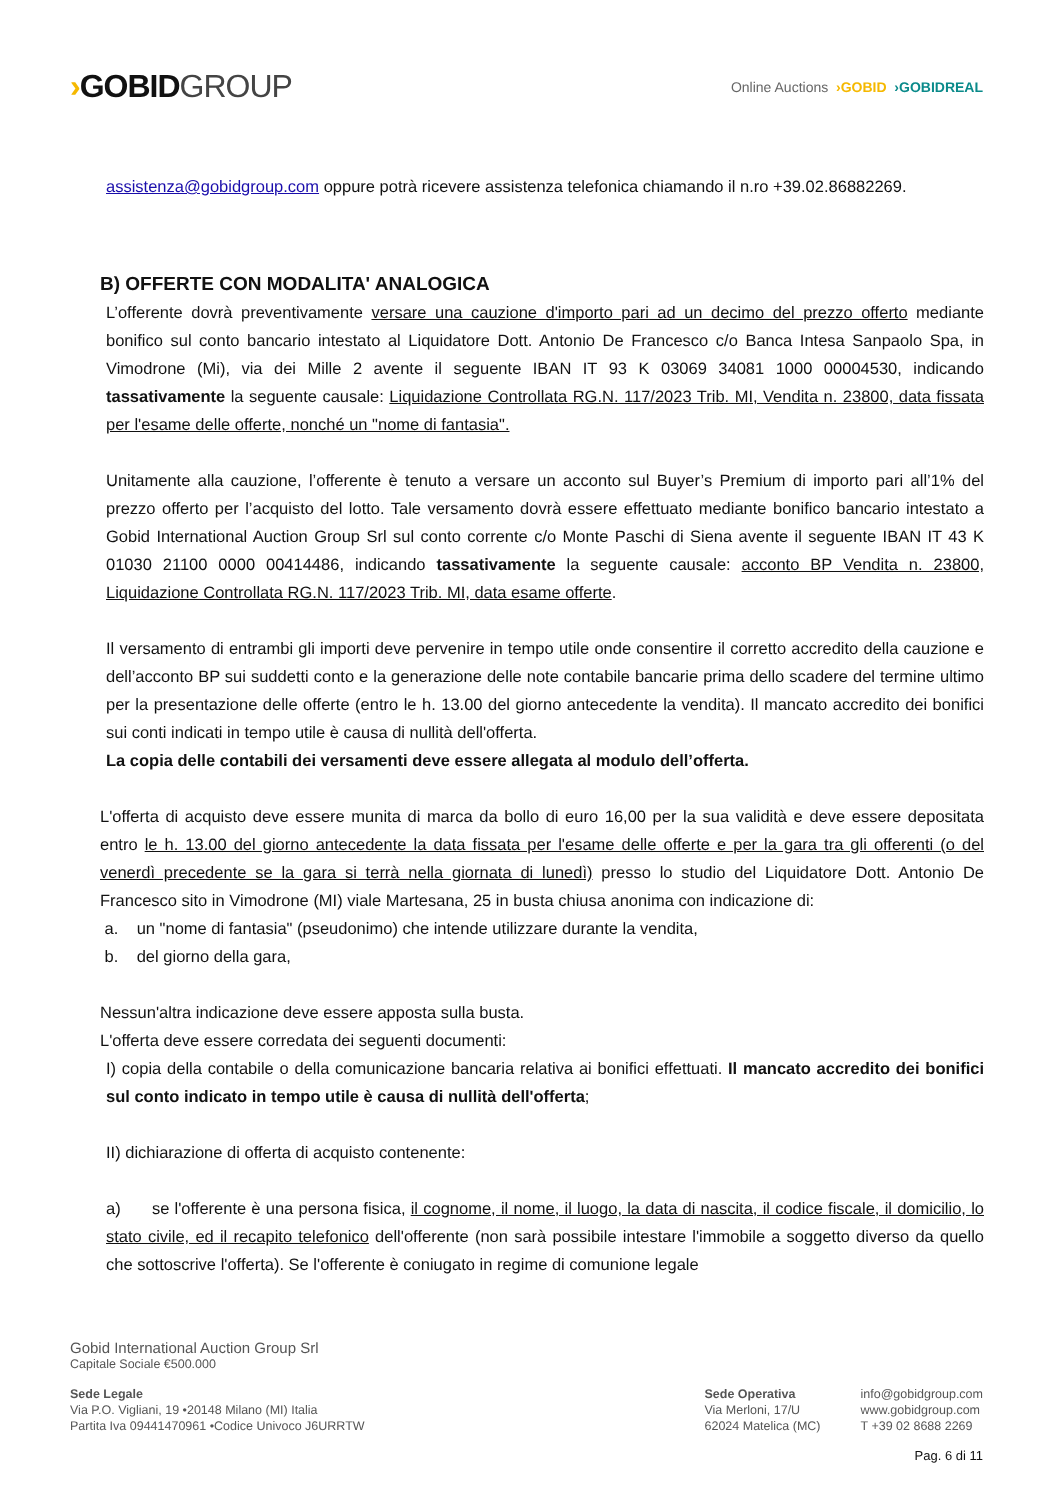›GOBIDGROUP
Online Auctions ›GOBID ›GOBIDREAL
assistenza@gobidgroup.com oppure potrà ricevere assistenza telefonica chiamando il n.ro +39.02.86882269.
B) OFFERTE CON MODALITA' ANALOGICA
L’offerente dovrà preventivamente versare una cauzione d'importo pari ad un decimo del prezzo offerto mediante bonifico sul conto bancario intestato al Liquidatore Dott. Antonio De Francesco c/o Banca Intesa Sanpaolo Spa, in Vimodrone (Mi), via dei Mille 2 avente il seguente IBAN IT 93 K 03069 34081 1000 00004530, indicando tassativamente la seguente causale: Liquidazione Controllata RG.N. 117/2023 Trib. MI, Vendita n. 23800, data fissata per l'esame delle offerte, nonché un "nome di fantasia".
Unitamente alla cauzione, l’offerente è tenuto a versare un acconto sul Buyer’s Premium di importo pari all’1% del prezzo offerto per l’acquisto del lotto. Tale versamento dovrà essere effettuato mediante bonifico bancario intestato a Gobid International Auction Group Srl sul conto corrente c/o Monte Paschi di Siena avente il seguente IBAN IT 43 K 01030 21100 0000 00414486, indicando tassativamente la seguente causale: acconto BP Vendita n. 23800, Liquidazione Controllata RG.N. 117/2023 Trib. MI, data esame offerte.
Il versamento di entrambi gli importi deve pervenire in tempo utile onde consentire il corretto accredito della cauzione e dell’acconto BP sui suddetti conto e la generazione delle note contabile bancarie prima dello scadere del termine ultimo per la presentazione delle offerte (entro le h. 13.00 del giorno antecedente la vendita). Il mancato accredito dei bonifici sui conti indicati in tempo utile è causa di nullità dell'offerta.
La copia delle contabili dei versamenti deve essere allegata al modulo dell’offerta.
L'offerta di acquisto deve essere munita di marca da bollo di euro 16,00 per la sua validità e deve essere depositata entro le h. 13.00 del giorno antecedente la data fissata per l'esame delle offerte e per la gara tra gli offerenti (o del venerdì precedente se la gara si terrà nella giornata di lunedì) presso lo studio del Liquidatore Dott. Antonio De Francesco sito in Vimodrone (MI) viale Martesana, 25 in busta chiusa anonima con indicazione di:
a. un "nome di fantasia" (pseudonimo) che intende utilizzare durante la vendita,
b. del giorno della gara,
Nessun'altra indicazione deve essere apposta sulla busta.
L'offerta deve essere corredata dei seguenti documenti:
I) copia della contabile o della comunicazione bancaria relativa ai bonifici effettuati. Il mancato accredito dei bonifici sul conto indicato in tempo utile è causa di nullità dell'offerta;
II) dichiarazione di offerta di acquisto contenente:
a) se l'offerente è una persona fisica, il cognome, il nome, il luogo, la data di nascita, il codice fiscale, il domicilio, lo stato civile, ed il recapito telefonico dell'offerente (non sarà possibile intestare l'immobile a soggetto diverso da quello che sottoscrive l'offerta). Se l'offerente è coniugato in regime di comunione legale
Gobid International Auction Group Srl
Capitale Sociale €500.000
Sede Legale
Via P.O. Vigliani, 19 •20148 Milano (MI) Italia
Partita Iva 09441470961 •Codice Univoco J6URRTW
Sede Operativa
Via Merloni, 17/U
62024 Matelica (MC)
info@gobidgroup.com
www.gobidgroup.com
T +39 02 8688 2269
Pag. 6 di 11